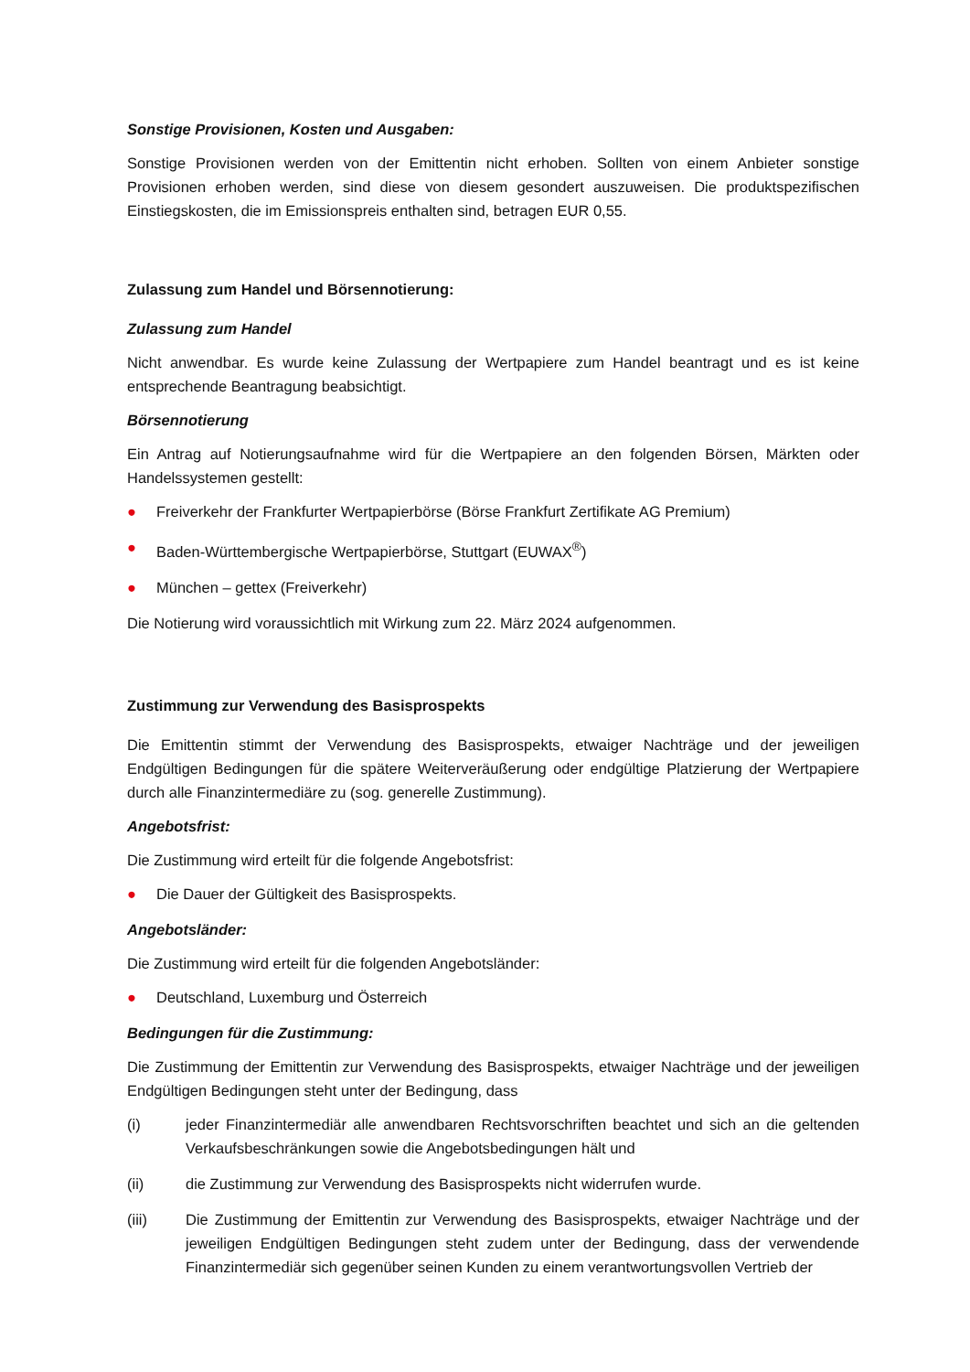Sonstige Provisionen, Kosten und Ausgaben:
Sonstige Provisionen werden von der Emittentin nicht erhoben. Sollten von einem Anbieter sonstige Provisionen erhoben werden, sind diese von diesem gesondert auszuweisen. Die produktspezifischen Einstiegskosten, die im Emissionspreis enthalten sind, betragen EUR 0,55.
Zulassung zum Handel und Börsennotierung:
Zulassung zum Handel
Nicht anwendbar. Es wurde keine Zulassung der Wertpapiere zum Handel beantragt und es ist keine entsprechende Beantragung beabsichtigt.
Börsennotierung
Ein Antrag auf Notierungsaufnahme wird für die Wertpapiere an den folgenden Börsen, Märkten oder Handelssystemen gestellt:
● Freiverkehr der Frankfurter Wertpapierbörse (Börse Frankfurt Zertifikate AG Premium)
● Baden-Württembergische Wertpapierbörse, Stuttgart (EUWAX<sup>®</sup>)
● München – gettex (Freiverkehr)
Die Notierung wird voraussichtlich mit Wirkung zum 22. März 2024 aufgenommen.
Zustimmung zur Verwendung des Basisprospekts
Die Emittentin stimmt der Verwendung des Basisprospekts, etwaiger Nachträge und der jeweiligen Endgültigen Bedingungen für die spätere Weiterveräußerung oder endgültige Platzierung der Wertpapiere durch alle Finanzintermediäre zu (sog. generelle Zustimmung).
Angebotsfrist:
Die Zustimmung wird erteilt für die folgende Angebotsfrist:
● Die Dauer der Gültigkeit des Basisprospekts.
Angebotsländer:
Die Zustimmung wird erteilt für die folgenden Angebotsländer:
● Deutschland, Luxemburg und Österreich
Bedingungen für die Zustimmung:
Die Zustimmung der Emittentin zur Verwendung des Basisprospekts, etwaiger Nachträge und der jeweiligen Endgültigen Bedingungen steht unter der Bedingung, dass
(i) jeder Finanzintermediär alle anwendbaren Rechtsvorschriften beachtet und sich an die geltenden Verkaufsbeschränkungen sowie die Angebotsbedingungen hält und
(ii) die Zustimmung zur Verwendung des Basisprospekts nicht widerrufen wurde.
(iii) Die Zustimmung der Emittentin zur Verwendung des Basisprospekts, etwaiger Nachträge und der jeweiligen Endgültigen Bedingungen steht zudem unter der Bedingung, dass der verwendende Finanzintermediär sich gegenüber seinen Kunden zu einem verantwortungsvollen Vertrieb der